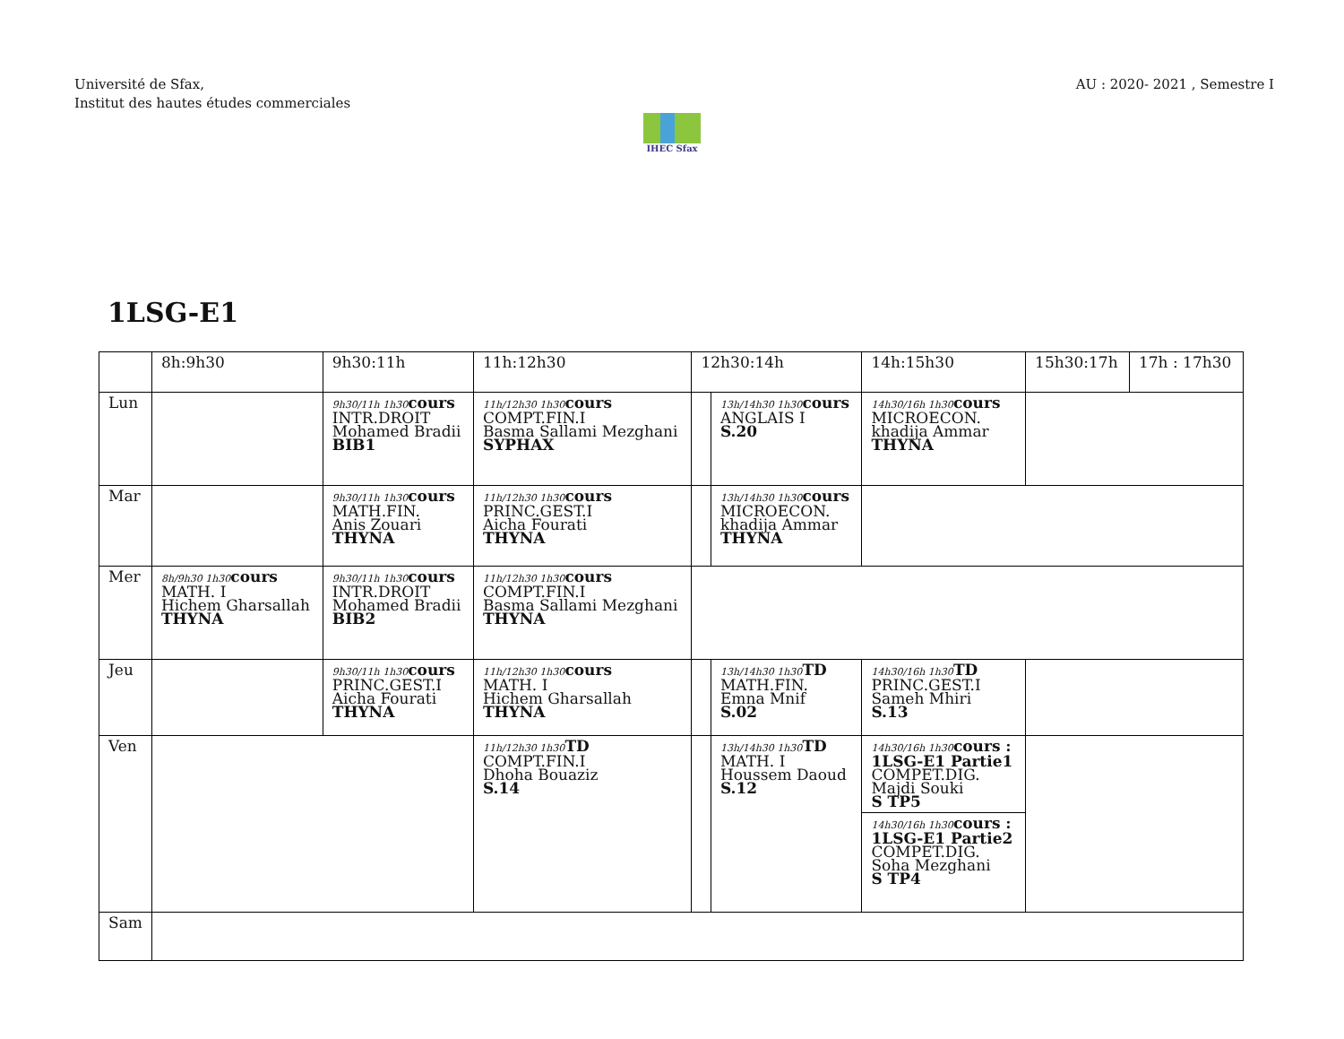Université de Sfax,
Institut des hautes études commerciales
AU : 2020- 2021 , Semestre I
IHEC Sfax
1LSG-E1
| | 8h:9h30 | 9h30:11h | 11h:12h30 | 12h30:14h | | 14h:15h30 | 15h30:17h | 17h : 17h30 |
| --- | --- | --- | --- | --- | --- | --- | --- | --- |
| Lun | | 9h30/11h 1h30 cours INTR.DROIT Mohamed Bradii BIB1 | 11h/12h30 1h30 cours COMPT.FIN.I Basma Sallami Mezghani SYPHAX | | 13h/14h30 1h30 cours ANGLAIS I S.20 | 14h30/16h 1h30 cours MICROECON. khadija Ammar THYNA | | |
| Mar | | 9h30/11h 1h30 cours MATH.FIN. Anis Zouari THYNA | 11h/12h30 1h30 cours PRINC.GEST.I Aicha Fourati THYNA | | 13h/14h30 1h30 cours MICROECON. khadija Ammar THYNA | | | |
| Mer | 8h/9h30 1h30 cours MATH. I Hichem Gharsallah THYNA | 9h30/11h 1h30 cours INTR.DROIT Mohamed Bradii BIB2 | 11h/12h30 1h30 cours COMPT.FIN.I Basma Sallami Mezghani THYNA | | | | | |
| Jeu | | 9h30/11h 1h30 cours PRINC.GEST.I Aicha Fourati THYNA | 11h/12h30 1h30 cours MATH. I Hichem Gharsallah THYNA | | 13h/14h30 1h30 TD MATH.FIN. Emna Mnif S.02 | 14h30/16h 1h30 TD PRINC.GEST.I Sameh Mhiri S.13 | | |
| Ven | | | 11h/12h30 1h30 TD COMPT.FIN.I Dhoha Bouaziz S.14 | | 13h/14h30 1h30 TD MATH. I Houssem Daoud S.12 | 14h30/16h 1h30 cours : 1LSG-E1 Partie1 COMPET.DIG. Majdi Souki S TP5 14h30/16h 1h30 cours : 1LSG-E1 Partie2 COMPET.DIG. Soha Mezghani S TP4 | | |
| Sam | | | | | | | | |